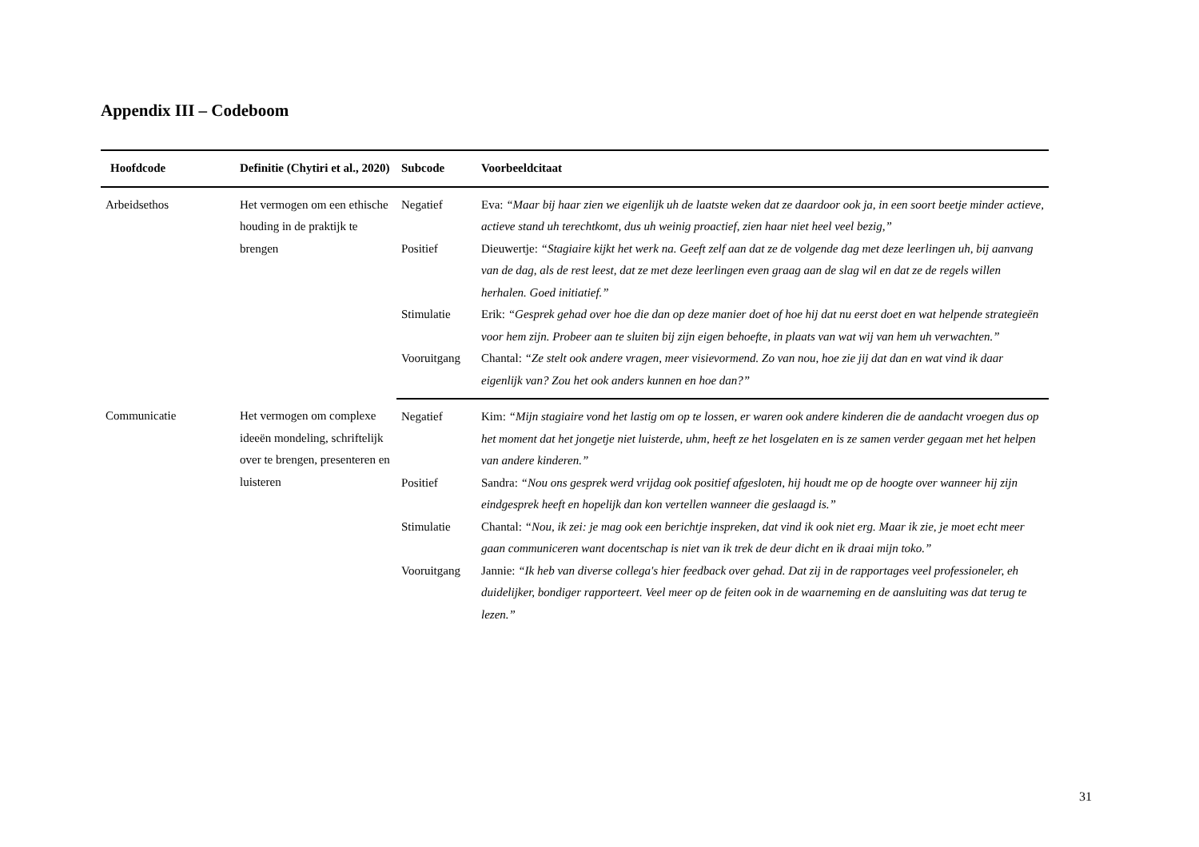Appendix III – Codeboom
| Hoofdcode | Definitie (Chytiri et al., 2020) | Subcode | Voorbeeldcitaat |
| --- | --- | --- | --- |
| Arbeidsethos | Het vermogen om een ethische houding in de praktijk te brengen | Negatief | Eva: “Maar bij haar zien we eigenlijk uh de laatste weken dat ze daardoor ook ja, in een soort beetje minder actieve, actieve stand uh terechtkomt, dus uh weinig proactief, zien haar niet heel veel bezig,” |
| | | Positief | Dieuwertje: “Stagiaire kijkt het werk na. Geeft zelf aan dat ze de volgende dag met deze leerlingen uh, bij aanvang van de dag, als de rest leest, dat ze met deze leerlingen even graag aan de slag wil en dat ze de regels willen herhalen. Goed initiatief.” |
| | | Stimulatie | Erik: “Gesprek gehad over hoe die dan op deze manier doet of hoe hij dat nu eerst doet en wat helpende strategieën voor hem zijn. Probeer aan te sluiten bij zijn eigen behoefte, in plaats van wat wij van hem uh verwachten.” |
| | | Vooruitgang | Chantal: “Ze stelt ook andere vragen, meer visievormend. Zo van nou, hoe zie jij dat dan en wat vind ik daar eigenlijk van? Zou het ook anders kunnen en hoe dan?” |
| Communicatie | Het vermogen om complexe ideeën mondeling, schriftelijk over te brengen, presenteren en luisteren | Negatief | Kim: “Mijn stagiaire vond het lastig om op te lossen, er waren ook andere kinderen die de aandacht vroegen dus op het moment dat het jongetje niet luisterde, uhm, heeft ze het losgelaten en is ze samen verder gegaan met het helpen van andere kinderen.” |
| | | Positief | Sandra: “Nou ons gesprek werd vrijdag ook positief afgesloten, hij houdt me op de hoogte over wanneer hij zijn eindgesprek heeft en hopelijk dan kon vertellen wanneer die geslaagd is.” |
| | | Stimulatie | Chantal: “Nou, ik zei: je mag ook een berichtje inspreken, dat vind ik ook niet erg. Maar ik zie, je moet echt meer gaan communiceren want docentschap is niet van ik trek de deur dicht en ik draai mijn toko.” |
| | | Vooruitgang | Jannie: “Ik heb van diverse collega's hier feedback over gehad. Dat zij in de rapportages veel professioneler, eh duidelijker, bondiger rapporteert. Veel meer op de feiten ook in de waarneming en de aansluiting was dat terug te lezen.” |
31